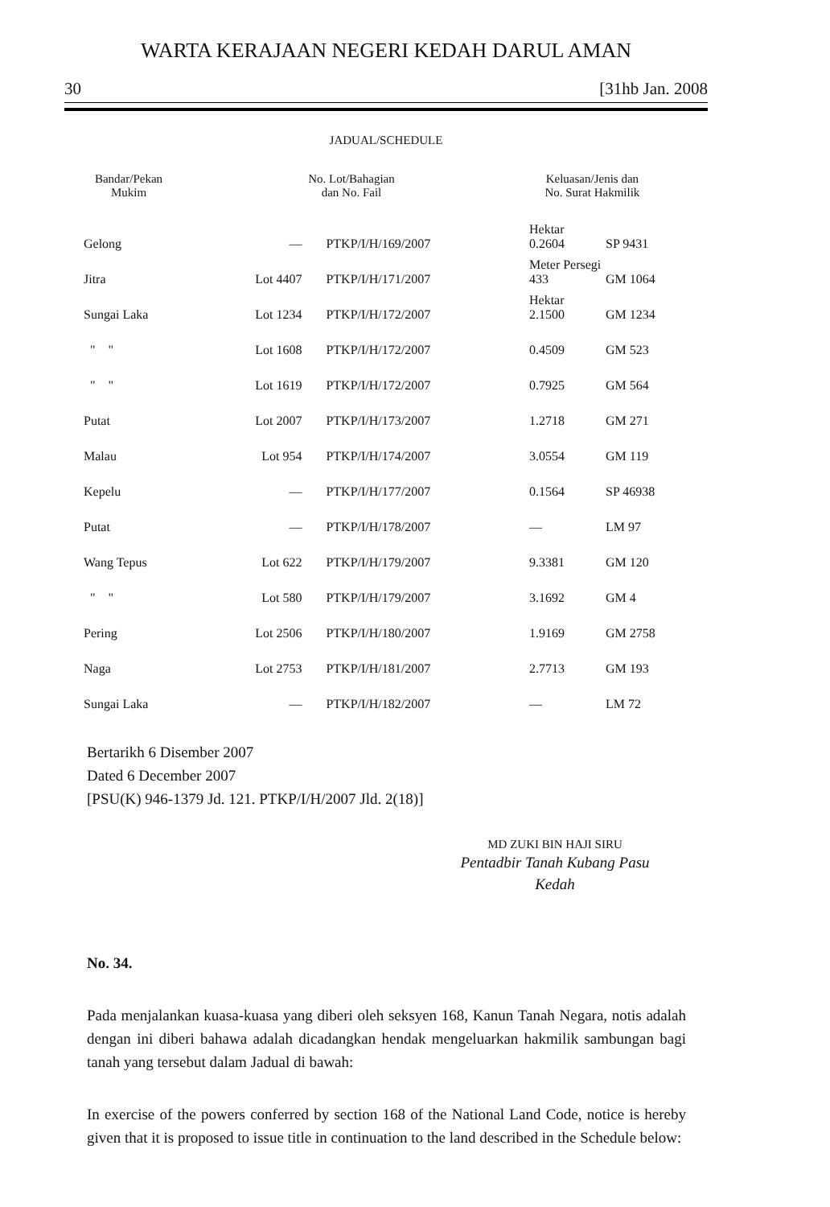WARTA KERAJAAN NEGERI KEDAH DARUL AMAN
30 [31hb Jan. 2008
JADUAL/SCHEDULE
| Bandar/Pekan Mukim | No. Lot/Bahagian dan No. Fail | | Keluasan/Jenis dan No. Surat Hakmilik | |
| --- | --- | --- | --- | --- |
| Gelong | — | PTKP/I/H/169/2007 | Hektar 0.2604 | SP 9431 |
| Jitra | Lot 4407 | PTKP/I/H/171/2007 | Meter Persegi 433 | GM 1064 |
| Sungai Laka | Lot 1234 | PTKP/I/H/172/2007 | Hektar 2.1500 | GM 1234 |
| " " | Lot 1608 | PTKP/I/H/172/2007 | 0.4509 | GM 523 |
| " " | Lot 1619 | PTKP/I/H/172/2007 | 0.7925 | GM 564 |
| Putat | Lot 2007 | PTKP/I/H/173/2007 | 1.2718 | GM 271 |
| Malau | Lot 954 | PTKP/I/H/174/2007 | 3.0554 | GM 119 |
| Kepelu | — | PTKP/I/H/177/2007 | 0.1564 | SP 46938 |
| Putat | — | PTKP/I/H/178/2007 | — | LM 97 |
| Wang Tepus | Lot 622 | PTKP/I/H/179/2007 | 9.3381 | GM 120 |
| " " | Lot 580 | PTKP/I/H/179/2007 | 3.1692 | GM 4 |
| Pering | Lot 2506 | PTKP/I/H/180/2007 | 1.9169 | GM 2758 |
| Naga | Lot 2753 | PTKP/I/H/181/2007 | 2.7713 | GM 193 |
| Sungai Laka | — | PTKP/I/H/182/2007 | — | LM 72 |
Bertarikh 6 Disember 2007
Dated 6 December 2007
[PSU(K) 946-1379 Jd. 121. PTKP/I/H/2007 Jld. 2(18)]
MD ZUKI BIN HAJI SIRU
Pentadbir Tanah Kubang Pasu
Kedah
No. 34.
Pada menjalankan kuasa-kuasa yang diberi oleh seksyen 168, Kanun Tanah Negara, notis adalah dengan ini diberi bahawa adalah dicadangkan hendak mengeluarkan hakmilik sambungan bagi tanah yang tersebut dalam Jadual di bawah:
In exercise of the powers conferred by section 168 of the National Land Code, notice is hereby given that it is proposed to issue title in continuation to the land described in the Schedule below: